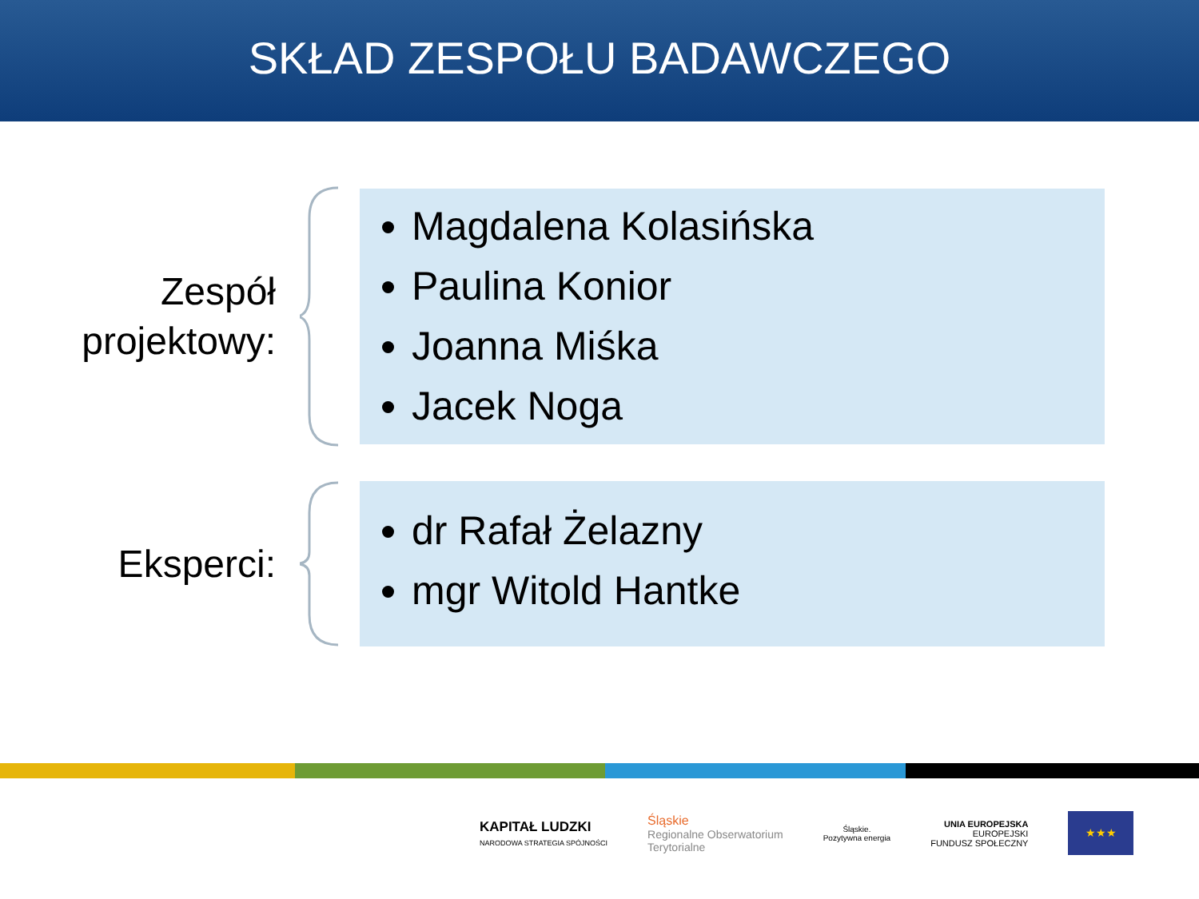SKŁAD ZESPOŁU BADAWCZEGO
Zespół
projektowy:
Magdalena Kolasińska
Paulina Konior
Joanna Miśka
Jacek Noga
Eksperci:
dr Rafał Żelazny
mgr Witold Hantke
KAPITAŁ LUDZKI
NARODOWA STRATEGIA SPÓJNOŚCI
Śląskie
Regionalne Obserwatorium
Terytorialne
Śląskie.
Pozytywna energia
UNIA EUROPEJSKA
EUROPEJSKI
FUNDUSZ SPOŁECZNY
★★★